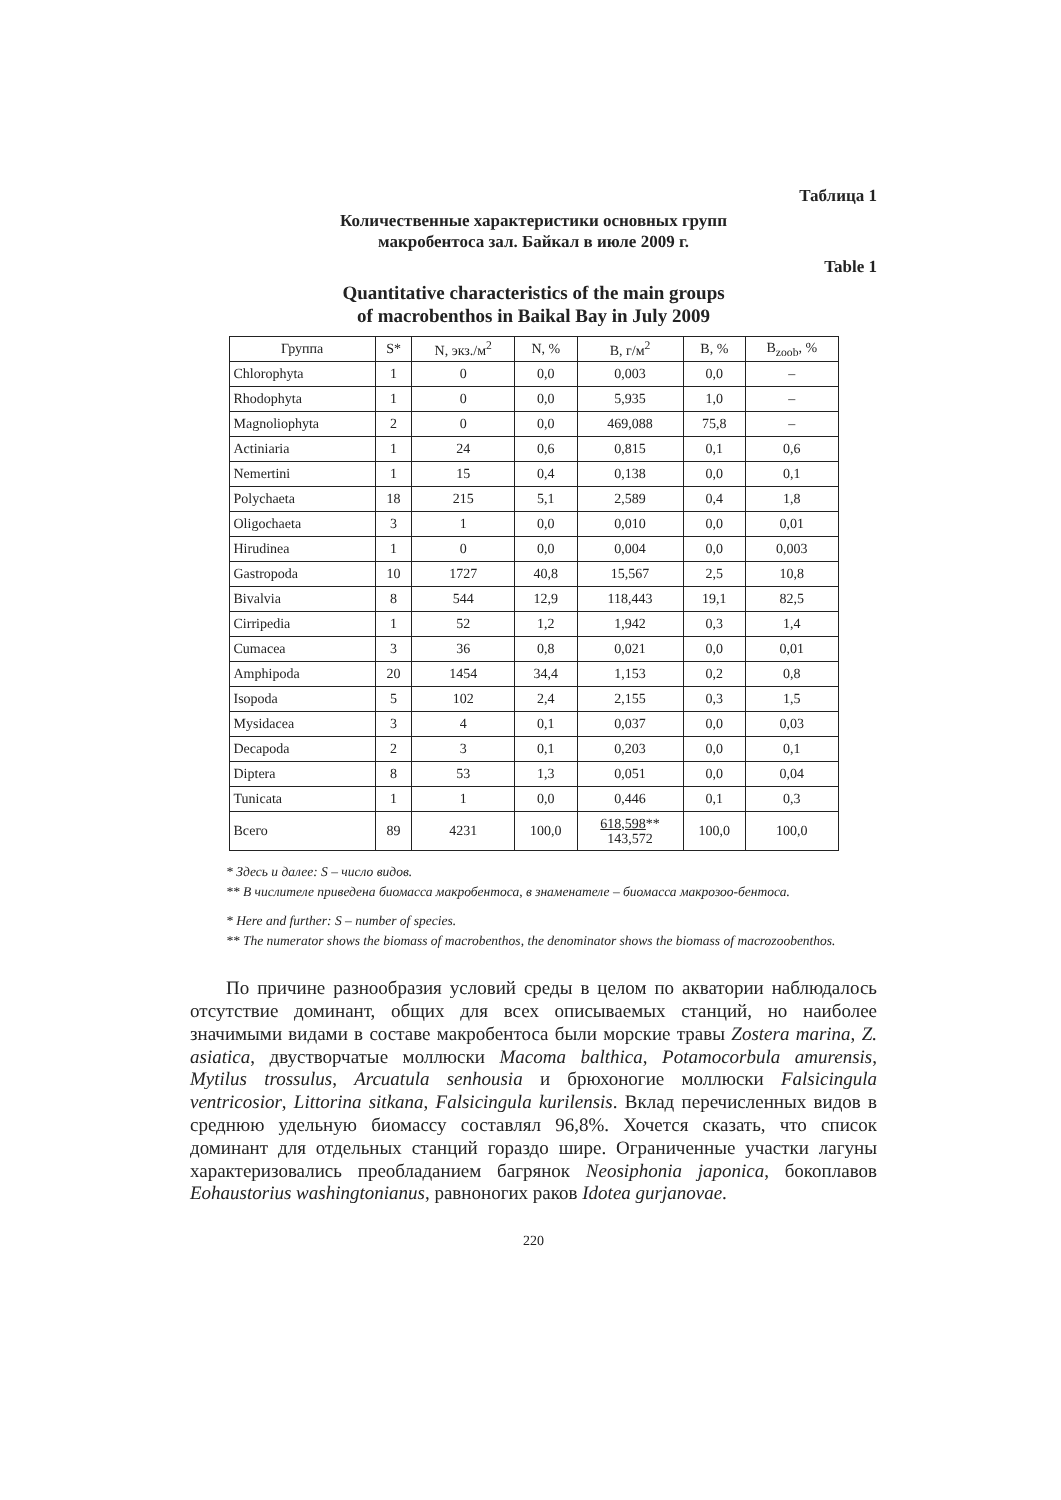Таблица 1
Количественные характеристики основных групп
макробентоса зал. Байкал в июле 2009 г.
Table 1
Quantitative characteristics of the main groups
of macrobenthos in Baikal Bay in July 2009
| Группа | S* | N, экз./м<sup>2</sup> | N, % | B, г/м<sup>2</sup> | B, % | B<sub>zoob</sub>, % |
| --- | --- | --- | --- | --- | --- | --- |
| Chlorophyta | 1 | 0 | 0,0 | 0,003 | 0,0 | – |
| Rhodophyta | 1 | 0 | 0,0 | 5,935 | 1,0 | – |
| Magnoliophyta | 2 | 0 | 0,0 | 469,088 | 75,8 | – |
| Actiniaria | 1 | 24 | 0,6 | 0,815 | 0,1 | 0,6 |
| Nemertini | 1 | 15 | 0,4 | 0,138 | 0,0 | 0,1 |
| Polychaeta | 18 | 215 | 5,1 | 2,589 | 0,4 | 1,8 |
| Oligochaeta | 3 | 1 | 0,0 | 0,010 | 0,0 | 0,01 |
| Hirudinea | 1 | 0 | 0,0 | 0,004 | 0,0 | 0,003 |
| Gastropoda | 10 | 1727 | 40,8 | 15,567 | 2,5 | 10,8 |
| Bivalvia | 8 | 544 | 12,9 | 118,443 | 19,1 | 82,5 |
| Cirripedia | 1 | 52 | 1,2 | 1,942 | 0,3 | 1,4 |
| Cumacea | 3 | 36 | 0,8 | 0,021 | 0,0 | 0,01 |
| Amphipoda | 20 | 1454 | 34,4 | 1,153 | 0,2 | 0,8 |
| Isopoda | 5 | 102 | 2,4 | 2,155 | 0,3 | 1,5 |
| Mysidacea | 3 | 4 | 0,1 | 0,037 | 0,0 | 0,03 |
| Decapoda | 2 | 3 | 0,1 | 0,203 | 0,0 | 0,1 |
| Diptera | 8 | 53 | 1,3 | 0,051 | 0,0 | 0,04 |
| Tunicata | 1 | 1 | 0,0 | 0,446 | 0,1 | 0,3 |
| Всего | 89 | 4231 | 100,0 | 618,598 ** 143,572 | 100,0 | 100,0 |
* Здесь и далее: S – число видов.
** В числителе приведена биомасса макробентоса, в знаменателе – биомасса макрозоо-бентоса.
* Here and further: S – number of species.
** The numerator shows the biomass of macrobenthos, the denominator shows the biomass of macrozoobenthos.
По причине разнообразия условий среды в целом по акватории наблюдалось отсутствие доминант, общих для всех описываемых станций, но наиболее значимыми видами в составе макробентоса были морские травы Zostera marina, Z. asiatica, двустворчатые моллюски Macoma balthica, Potamocorbula amurensis, Mytilus trossulus, Arcuatula senhousia и брюхоногие моллюски Falsicingula ventricosior, Littorina sitkana, Falsicingula kurilensis. Вклад перечисленных видов в среднюю удельную биомассу составлял 96,8%. Хочется сказать, что список доминант для отдельных станций гораздо шире. Ограниченные участки лагуны характеризовались преобладанием багрянок Neosiphonia japonica, бокоплавов Eohaustorius washingtonianus, равноногих раков Idotea gurjanovae.
220